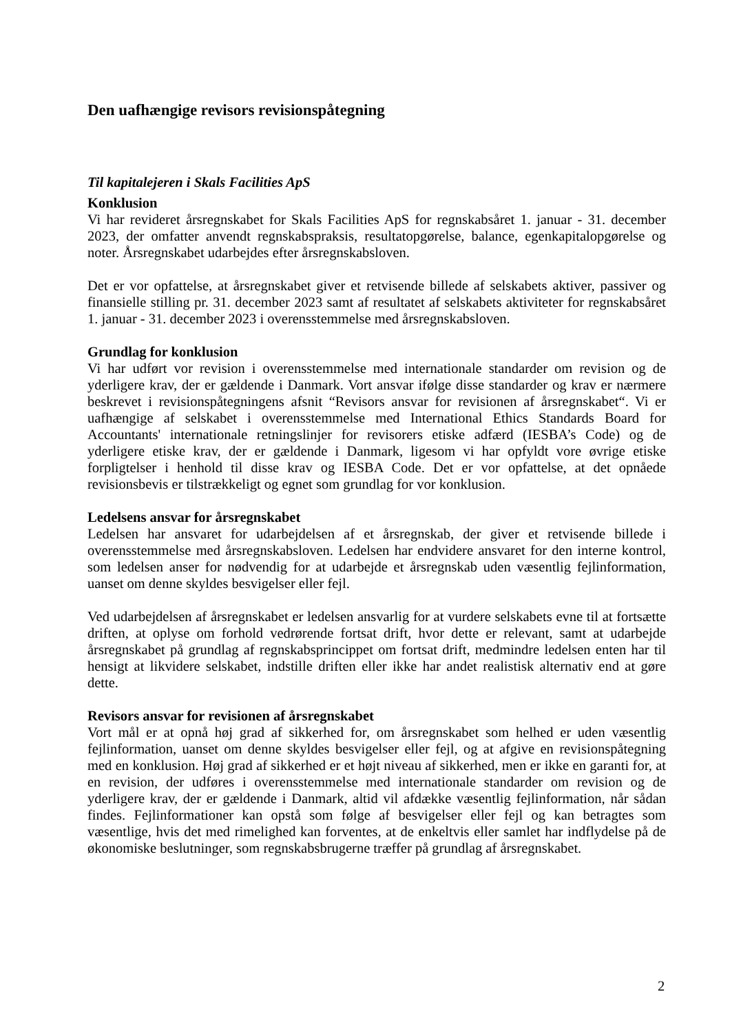Den uafhængige revisors revisionspåtegning
Til kapitalejeren i Skals Facilities ApS
Konklusion
Vi har revideret årsregnskabet for Skals Facilities ApS for regnskabsåret 1. januar - 31. december 2023, der omfatter anvendt regnskabspraksis, resultatopgørelse, balance, egenkapitalopgørelse og noter. Årsregnskabet udarbejdes efter årsregnskabsloven.
Det er vor opfattelse, at årsregnskabet giver et retvisende billede af selskabets aktiver, passiver og finansielle stilling pr. 31. december 2023 samt af resultatet af selskabets aktiviteter for regnskabsåret 1. januar - 31. december 2023 i overensstemmelse med årsregnskabsloven.
Grundlag for konklusion
Vi har udført vor revision i overensstemmelse med internationale standarder om revision og de yderligere krav, der er gældende i Danmark. Vort ansvar ifølge disse standarder og krav er nærmere beskrevet i revisionspåtegningens afsnit “Revisors ansvar for revisionen af årsregnskabet“. Vi er uafhængige af selskabet i overensstemmelse med International Ethics Standards Board for Accountants' internationale retningslinjer for revisorers etiske adfærd (IESBA’s Code) og de yderligere etiske krav, der er gældende i Danmark, ligesom vi har opfyldt vore øvrige etiske forpligtelser i henhold til disse krav og IESBA Code. Det er vor opfattelse, at det opnåede revisionsbevis er tilstrækkeligt og egnet som grundlag for vor konklusion.
Ledelsens ansvar for årsregnskabet
Ledelsen har ansvaret for udarbejdelsen af et årsregnskab, der giver et retvisende billede i overensstemmelse med årsregnskabsloven. Ledelsen har endvidere ansvaret for den interne kontrol, som ledelsen anser for nødvendig for at udarbejde et årsregnskab uden væsentlig fejlinformation, uanset om denne skyldes besvigelser eller fejl.
Ved udarbejdelsen af årsregnskabet er ledelsen ansvarlig for at vurdere selskabets evne til at fortsætte driften, at oplyse om forhold vedrørende fortsat drift, hvor dette er relevant, samt at udarbejde årsregnskabet på grundlag af regnskabsprincippet om fortsat drift, medmindre ledelsen enten har til hensigt at likvidere selskabet, indstille driften eller ikke har andet realistisk alternativ end at gøre dette.
Revisors ansvar for revisionen af årsregnskabet
Vort mål er at opnå høj grad af sikkerhed for, om årsregnskabet som helhed er uden væsentlig fejlinformation, uanset om denne skyldes besvigelser eller fejl, og at afgive en revisionspåtegning med en konklusion. Høj grad af sikkerhed er et højt niveau af sikkerhed, men er ikke en garanti for, at en revision, der udføres i overensstemmelse med internationale standarder om revision og de yderligere krav, der er gældende i Danmark, altid vil afdække væsentlig fejlinformation, når sådan findes. Fejlinformationer kan opstå som følge af besvigelser eller fejl og kan betragtes som væsentlige, hvis det med rimelighed kan forventes, at de enkeltvis eller samlet har indflydelse på de økonomiske beslutninger, som regnskabsbrugerne træffer på grundlag af årsregnskabet.
2